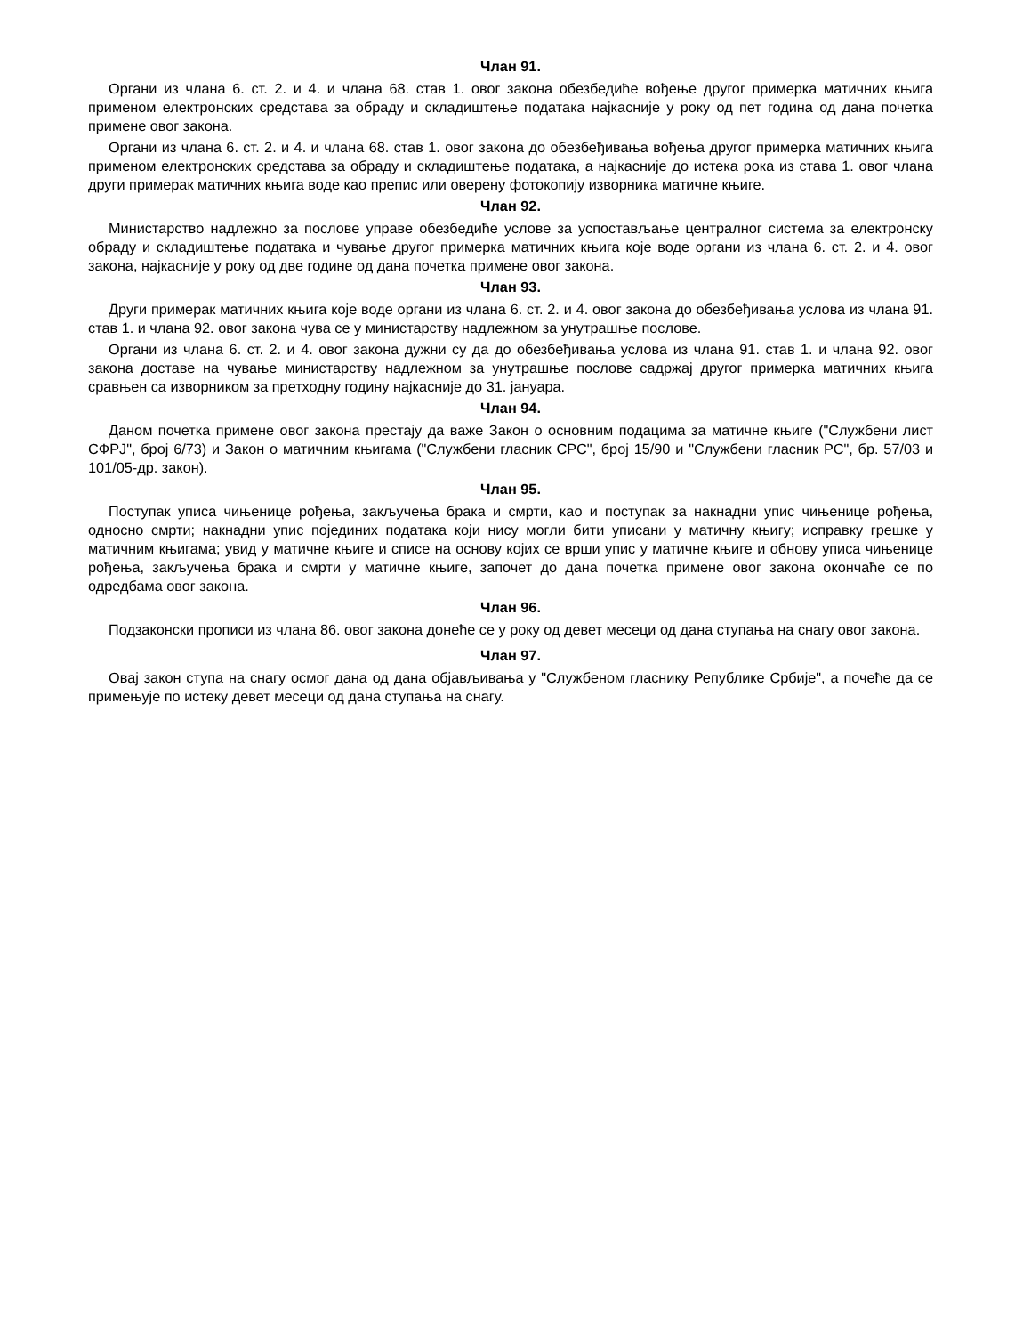Члан 91.
Органи из члана 6. ст. 2. и 4. и члана 68. став 1. овог закона обезбедиће вођење другог примерка матичних књига применом електронских средстава за обраду и складиштење података најкасније у року од пет година од дана почетка примене овог закона.
Органи из члана 6. ст. 2. и 4. и члана 68. став 1. овог закона до обезбеђивања вођења другог примерка матичних књига применом електронских средстава за обраду и складиштење података, а најкасније до истека рока из става 1. овог члана други примерак матичних књига воде као препис или оверену фотокопију изворника матичне књиге.
Члан 92.
Министарство надлежно за послове управе обезбедиће услове за успостављање централног система за електронску обраду и складиштење података и чување другог примерка матичних књига које воде органи из члана 6. ст. 2. и 4. овог закона, најкасније у року од две године од дана почетка примене овог закона.
Члан 93.
Други примерак матичних књига које воде органи из члана 6. ст. 2. и 4. овог закона до обезбеђивања услова из члана 91. став 1. и члана 92. овог закона чува се у министарству надлежном за унутрашње послове.
Органи из члана 6. ст. 2. и 4. овог закона дужни су да до обезбеђивања услова из члана 91. став 1. и члана 92. овог закона доставе на чување министарству надлежном за унутрашње послове садржај другог примерка матичних књига сравњен са изворником за претходну годину најкасније до 31. јануара.
Члан 94.
Даном почетка примене овог закона престају да важе Закон о основним подацима за матичне књиге ("Службени лист СФРЈ", број 6/73) и Закон о матичним књигама ("Службени гласник СРС", број 15/90 и "Службени гласник РС", бр. 57/03 и 101/05-др. закон).
Члан 95.
Поступак уписа чињенице рођења, закључења брака и смрти, као и поступак за накнадни упис чињенице рођења, односно смрти; накнадни упис појединих података који нису могли бити уписани у матичну књигу; исправку грешке у матичним књигама; увид у матичне књиге и списе на основу којих се врши упис у матичне књиге и обнову уписа чињенице рођења, закључења брака и смрти у матичне књиге, започет до дана почетка примене овог закона окончаће се по одредбама овог закона.
Члан 96.
Подзаконски прописи из члана 86. овог закона донеће се у року од девет месеци од дана ступања на снагу овог закона.
Члан 97.
Овај закон ступа на снагу осмог дана од дана објављивања у "Службеном гласнику Републике Србије", а почеће да се примењује по истеку девет месеци од дана ступања на снагу.